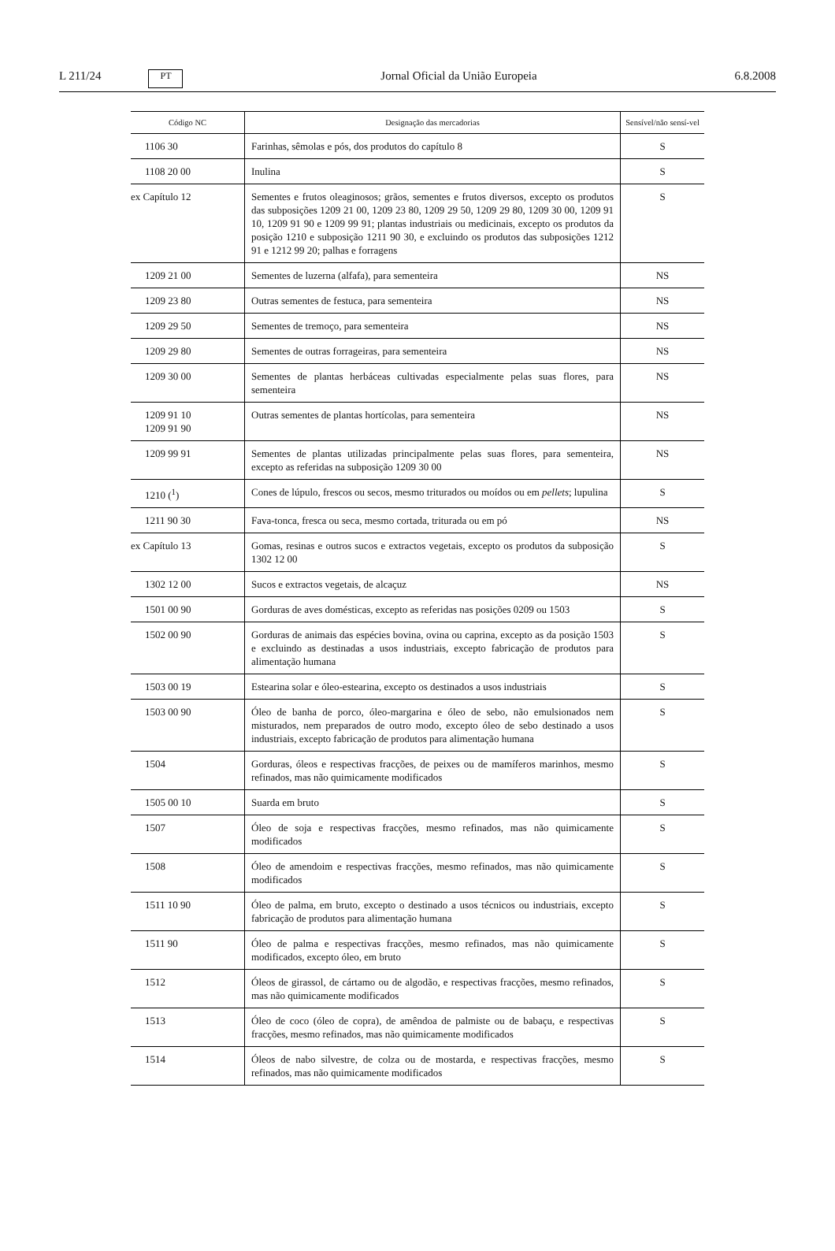L 211/24 PT Jornal Oficial da União Europeia 6.8.2008
| Código NC | Designação das mercadorias | Sensível/não sensí-vel |
| --- | --- | --- |
| 1106 30 | Farinhas, sêmolas e pós, dos produtos do capítulo 8 | S |
| 1108 20 00 | Inulina | S |
| ex Capítulo 12 | Sementes e frutos oleaginosos; grãos, sementes e frutos diversos, excepto os produtos das subposições 1209 21 00, 1209 23 80, 1209 29 50, 1209 29 80, 1209 30 00, 1209 91 10, 1209 91 90 e 1209 99 91; plantas industriais ou medicinais, excepto os produtos da posição 1210 e subposição 1211 90 30, e excluindo os produtos das subposições 1212 91 e 1212 99 20; palhas e forragens | S |
| 1209 21 00 | Sementes de luzerna (alfafa), para sementeira | NS |
| 1209 23 80 | Outras sementes de festuca, para sementeira | NS |
| 1209 29 50 | Sementes de tremoço, para sementeira | NS |
| 1209 29 80 | Sementes de outras forrageiras, para sementeira | NS |
| 1209 30 00 | Sementes de plantas herbáceas cultivadas especialmente pelas suas flores, para sementeira | NS |
| 1209 91 10 1209 91 90 | Outras sementes de plantas hortícolas, para sementeira | NS |
| 1209 99 91 | Sementes de plantas utilizadas principalmente pelas suas flores, para sementeira, excepto as referidas na subposição 1209 30 00 | NS |
| 1210 (<sup>1</sup>) | Cones de lúpulo, frescos ou secos, mesmo triturados ou moídos ou em pellets ; lupulina | S |
| 1211 90 30 | Fava-tonca, fresca ou seca, mesmo cortada, triturada ou em pó | NS |
| ex Capítulo 13 | Gomas, resinas e outros sucos e extractos vegetais, excepto os produtos da subposição 1302 12 00 | S |
| 1302 12 00 | Sucos e extractos vegetais, de alcaçuz | NS |
| 1501 00 90 | Gorduras de aves domésticas, excepto as referidas nas posições 0209 ou 1503 | S |
| 1502 00 90 | Gorduras de animais das espécies bovina, ovina ou caprina, excepto as da posição 1503 e excluindo as destinadas a usos industriais, excepto fabricação de produtos para alimentação humana | S |
| 1503 00 19 | Estearina solar e óleo-estearina, excepto os destinados a usos industriais | S |
| 1503 00 90 | Óleo de banha de porco, óleo-margarina e óleo de sebo, não emulsionados nem misturados, nem preparados de outro modo, excepto óleo de sebo destinado a usos industriais, excepto fabricação de produtos para alimentação humana | S |
| 1504 | Gorduras, óleos e respectivas fracções, de peixes ou de mamíferos marinhos, mesmo refinados, mas não quimicamente modificados | S |
| 1505 00 10 | Suarda em bruto | S |
| 1507 | Óleo de soja e respectivas fracções, mesmo refinados, mas não quimicamente modificados | S |
| 1508 | Óleo de amendoim e respectivas fracções, mesmo refinados, mas não quimicamente modificados | S |
| 1511 10 90 | Óleo de palma, em bruto, excepto o destinado a usos técnicos ou industriais, excepto fabricação de produtos para alimentação humana | S |
| 1511 90 | Óleo de palma e respectivas fracções, mesmo refinados, mas não quimicamente modificados, excepto óleo, em bruto | S |
| 1512 | Óleos de girassol, de cártamo ou de algodão, e respectivas fracções, mesmo refinados, mas não quimicamente modificados | S |
| 1513 | Óleo de coco (óleo de copra), de amêndoa de palmiste ou de babaçu, e respectivas fracções, mesmo refinados, mas não quimicamente modificados | S |
| 1514 | Óleos de nabo silvestre, de colza ou de mostarda, e respectivas fracções, mesmo refinados, mas não quimicamente modificados | S |